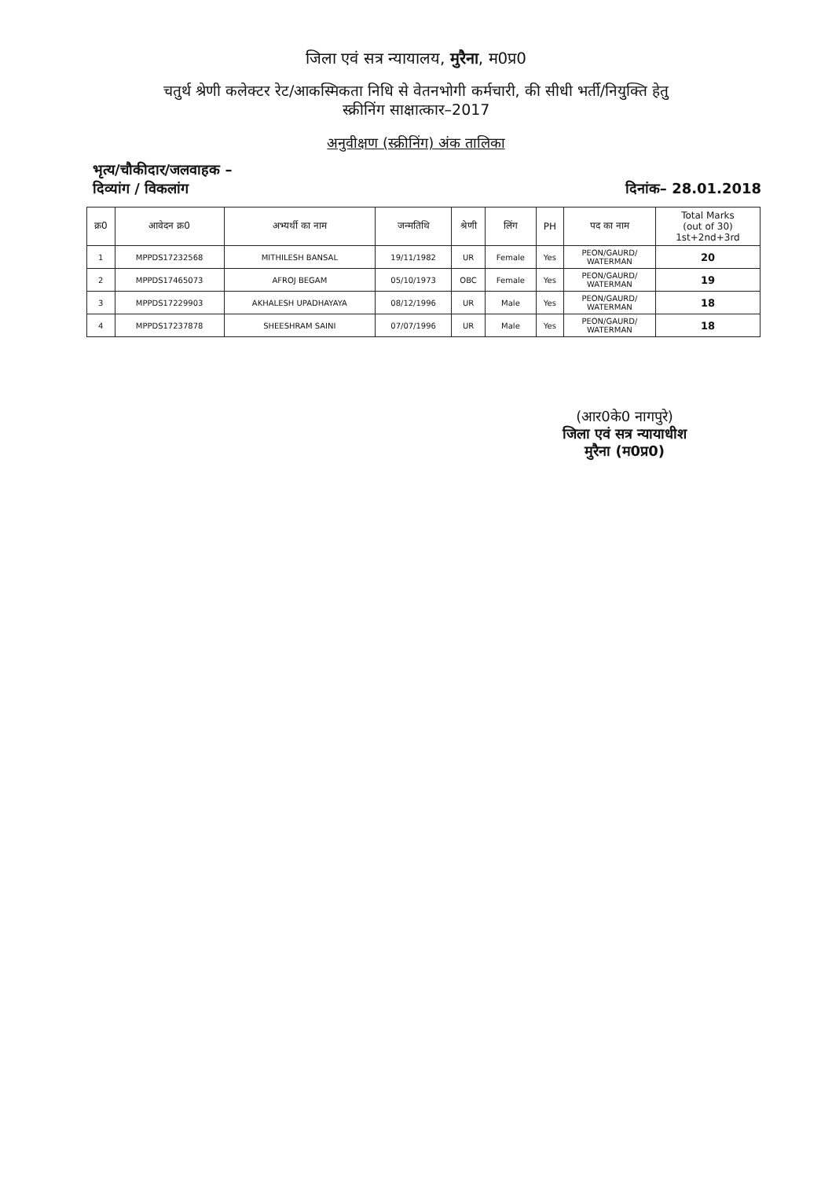जिला एवं सत्र न्यायालय, मुरैना, म0प्र0
चतुर्थ श्रेणी कलेक्टर रेट/आकस्मिकता निधि से वेतनभोगी कर्मचारी, की सीधी भर्ती/नियुक्ति हेतु
स्क्रीनिंग साक्षात्कार–2017
अनुवीक्षण (स्क्रीनिंग) अंक तालिका
भृत्य/चौकीदार/जलवाहक –
दिव्यांग / विकलांग
दिनांक– 28.01.2018
| क्र0 | आवेदन क्र0 | अभ्यर्थी का नाम | जन्मतिथि | श्रेणी | लिंग | PH | पद का नाम | Total Marks (out of 30) 1st+2nd+3rd |
| --- | --- | --- | --- | --- | --- | --- | --- | --- |
| 1 | MPPDS17232568 | MITHILESH BANSAL | 19/11/1982 | UR | Female | Yes | PEON/GAURD/ WATERMAN | 20 |
| 2 | MPPDS17465073 | AFROJ BEGAM | 05/10/1973 | OBC | Female | Yes | PEON/GAURD/ WATERMAN | 19 |
| 3 | MPPDS17229903 | AKHALESH UPADHAYAYA | 08/12/1996 | UR | Male | Yes | PEON/GAURD/ WATERMAN | 18 |
| 4 | MPPDS17237878 | SHEESHRAM SAINI | 07/07/1996 | UR | Male | Yes | PEON/GAURD/ WATERMAN | 18 |
(आर0के0 नागपुरे)
जिला एवं सत्र न्यायाधीश
मुरैना (म0प्र0)